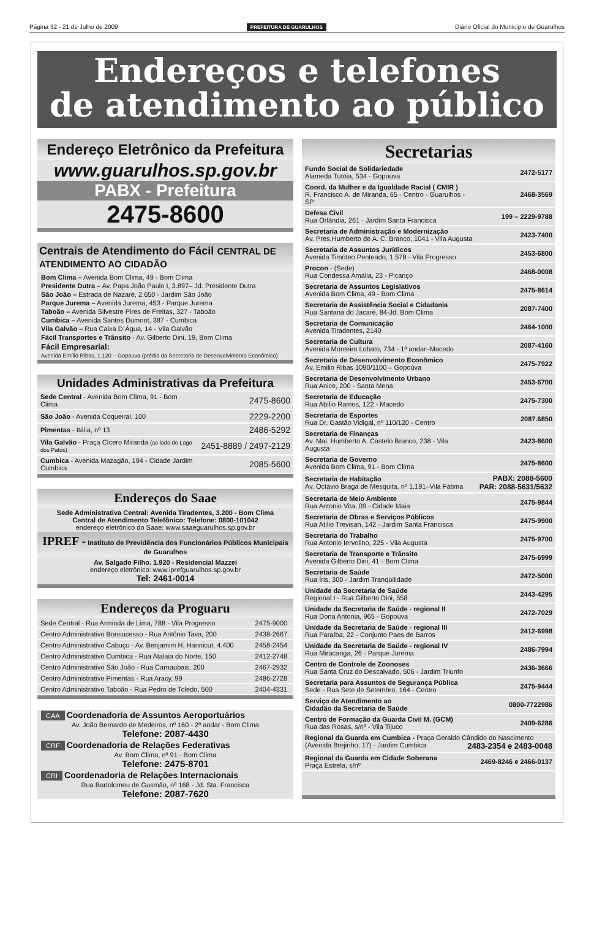Página 32 - 21 de Julho de 2009 PREFEITURA DE GUARULHOS Diário Oficial do Município de Guarulhos
Endereços e telefones
de atendimento ao público
Endereço Eletrônico da Prefeitura
www.guarulhos.sp.gov.br
PABX - Prefeitura
2475-8600
Centrais de Atendimento do Fácil CENTRAL DE ATENDIMENTO AO CIDADÃO
Bom Clima – Avenida Bom Clima, 49 - Bom Clima
Presidente Dutra – Av. Papa João Paulo I, 3.897– Jd. Presidente Dutra
São João – Estrada de Nazaré, 2.650 - Jardim São João
Parque Jurema – Avenida Jurema, 453 - Parque Jurema
Taboão – Avenida Silvestre Pires de Freitas, 327 - Taboão
Cumbica – Avenida Santos Dumont, 387 - Cumbica
Vila Galvão – Rua Caixa D´Água, 14 - Vila Galvão
Fácil Transportes e Trânsito - Av. Gilberto Dini, 19, Bom Clima
Fácil Empresarial:
Avenida Emílio Ribas, 1.120 – Gopouva (prédio da Secretaria de Desenvolvimento Econômico)
Unidades Administrativas da Prefeitura
| Sede Central - Avenida Bom Clima, 91 - Bom Clima | 2475-8600 |
| São João - Avenida Coqueiral, 100 | 2229-2200 |
| Pimentas - Itália, nº 13 | 2486-5292 |
| Vila Galvão - Praça Cícero Miranda (ao lado do Lago dos Patos) | 2451-8889 / 2497-2129 |
| Cumbica - Avenida Mazagão, 194 - Cidade Jardim Cumbica | 2085-5600 |
Endereços do Saae
Sede Administrativa Central: Avenida Tiradentes, 3.200 - Bom Clima
Central de Atendimento Telefônico: Telefone: 0800-101042
endereço eletrônico do Saae: www.saaeguarulhos.sp.gov.br
IPREF - Instituto de Previdência dos Funcionários Públicos Municipais de Guarulhos
Av. Salgado Filho. 1.920 - Residencial Mazzei
endereço eletrônico: www.iprefguarulhos.sp.gov.br
Tel: 2461-0014
Endereços da Proguaru
| Sede Central - Rua Arminda de Lima, 788 - Vila Progresso | 2475-9000 |
| Centro Administrativo Bonsucesso - Rua Antônio Tava, 200 | 2438-2667 |
| Centro Administrativo Cabuçu - Av. Benjamim H. Hannicut, 4.400 | 2458-2454 |
| Centro Administrativo Cumbica - Rua Atalaia do Norte, 150 | 2412-2748 |
| Centro Administrativo São João - Rua Carnaubais, 200 | 2467-2932 |
| Centro Administrativo Pimentas - Rua Aracy, 99 | 2486-2728 |
| Centro Administrativo Taboão - Rua Pedro de Toledo, 500 | 2404-4331 |
CAA Coordenadoria de Assuntos Aeroportuários
Av. João Bernardo de Medeiros, nº 160 - 2º andar - Bom Clima
Telefone: 2087-4430
CRF Coordenadoria de Relações Federativas
Av. Bom Clima, nº 91 - Bom Clima
Telefone: 2475-8701
CRI Coordenadoria de Relações Internacionais
Rua Bartolomeu de Gusmão, nº 168 - Jd. Sta. Francisca
Telefone: 2087-7620
Secretarias
| Fundo Social de Solidariedade Alameda Tutóia, 534 - Gopoúva | 2472-5177 |
| Coord. da Mulher e da Igualdade Racial ( CMIR ) R. Francisco A. de Miranda, 65 - Centro - Guarulhos - SP | 2468-3569 |
| Defesa Civil Rua Orlândia, 261 - Jardim Santa Francisca | 199 – 2229-9788 |
| Secretaria de Administração e Modernização Av. Pres.Humberto de A. C. Branco, 1041 - Vila Augusta | 2423-7400 |
| Secretaria de Assuntos Jurídicos Avenida Timóteo Penteado, 1.578 - Vila Progresso | 2453-6800 |
| Procon - (Sede) Rua Condessa Amália, 23 - Picanço | 2468-0008 |
| Secretaria de Assuntos Legislativos Avenida Bom Clima, 49 - Bom Clima | 2475-8614 |
| Secretaria de Assistência Social e Cidadania Rua Santana do Jacaré, 84-Jd. Bom Clima | 2087-7400 |
| Secretaria de Comunicação Avenida Tiradentes, 2140 | 2464-1000 |
| Secretaria de Cultura Avenida Monteiro Lobato, 734 - 1º andar–Macedo | 2087-4160 |
| Secretaria de Desenvolvimento Econômico Av. Emilio Ribas 1090/1100 – Gopoúva | 2475-7922 |
| Secretaria de Desenvolvimento Urbano Rua Anice, 200 - Santa Mena | 2453-6700 |
| Secretaria de Educação Rua Abílio Ramos, 122 - Macedo | 2475-7300 |
| Secretaria de Esportes Rua Dr. Gastão Vidigal, nº 110/120 - Centro | 2087.6850 |
| Secretaria de Finanças Av. Mal. Humberto A. Castelo Branco, 238 - Vila Augusta | 2423-8600 |
| Secretaria de Governo Avenida Bom Clima, 91 - Bom Clima | 2475-8600 |
| Secretaria de Habitação Av. Octávio Braga de Mesquita, nº 1.191–Vila Fátima | PABX: 2088-5600 PAR: 2088-5631/5632 |
| Secretaria de Meio Ambiente Rua Antonio Vita, 09 - Cidade Maia | 2475-9844 |
| Secretaria de Obras e Serviços Públicos Rua Atílio Trevisan, 142 - Jardim Santa Francisca | 2475-9900 |
| Secretaria do Trabalho Rua Antonio Iervolino, 225 - Vila Augusta | 2475-9700 |
| Secretaria de Transporte e Trânsito Avenida Gilberto Dini, 41 - Bom Clima | 2475-6999 |
| Secretaria de Saúde Rua Íris, 300 - Jardim Tranqüilidade | 2472-5000 |
| Unidade da Secretaria de Saúde Regional I - Rua Gilberto Dini, 558 | 2443-4295 |
| Unidade da Secretaria de Saúde - regional II Rua Dona Antonia, 965 - Gopoúva | 2472-7029 |
| Unidade da Secretaria de Saúde - regional III Rua Paraíba, 22 - Conjunto Paes de Barros | 2412-6998 |
| Unidade da Secretaria de Saúde - regional IV Rua Miracanga, 26 - Parque Jurema | 2486-7994 |
| Centro de Controle de Zoonoses Rua Santa Cruz do Descalvado, 506 - Jardim Triunfo | 2436-3666 |
| Secretaria para Assuntos de Segurança Pública Sede - Rua Sete de Setembro, 164 - Centro | 2475-9444 |
| Serviço de Atendimento ao Cidadão da Secretaria de Saúde | 0800-7722986 |
| Centro de Formação da Guarda Civil M. (GCM) Rua das Rosas, s/nº - Vila Tijuco | 2409-6286 |
| Regional da Guarda em Cumbica - Praça Geraldo Cândido do Nascimento (Avenida Brejinho, 17) - Jardim Cumbica 2483-2354 e 2483-0048 | |
| Regional da Guarda em Cidade Soberana Praça Estrela, s/nº | 2469-8246 e 2466-0137 |